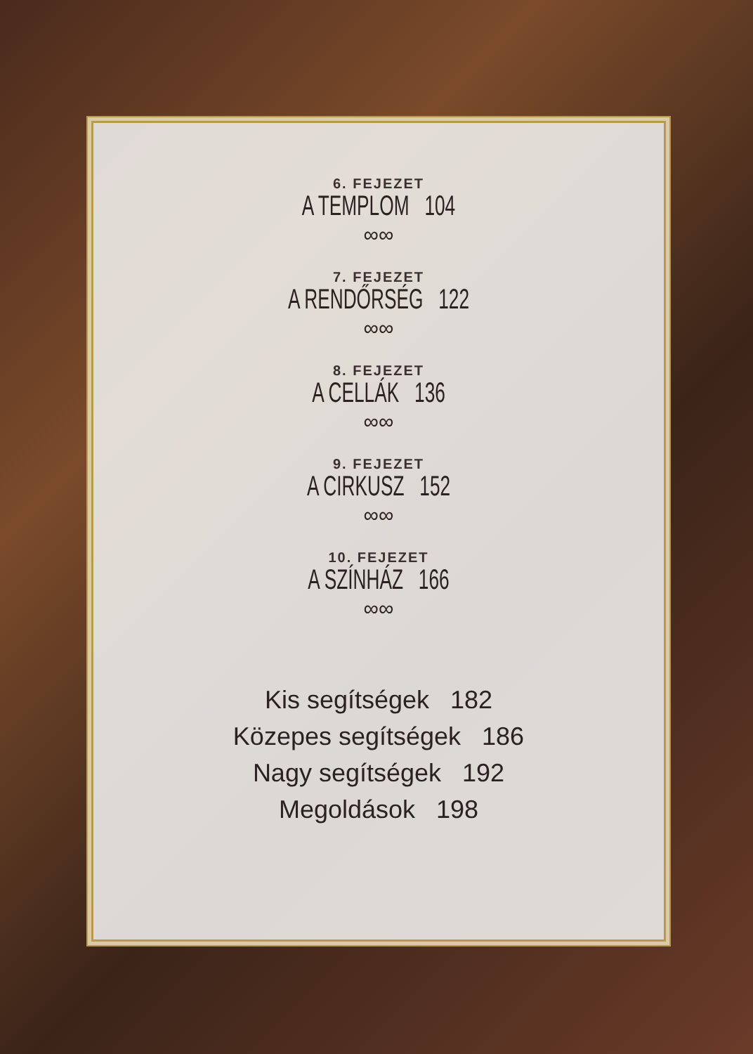6. FEJEZET
A TEMPLOM 104
∞∞
7. FEJEZET
A RENDŐRSÉG 122
∞∞
8. FEJEZET
A CELLÁK 136
∞∞
9. FEJEZET
A CIRKUSZ 152
∞∞
10. FEJEZET
A SZÍNHÁZ 166
∞∞
Kis segítségek 182
Közepes segítségek 186
Nagy segítségek 192
Megoldások 198